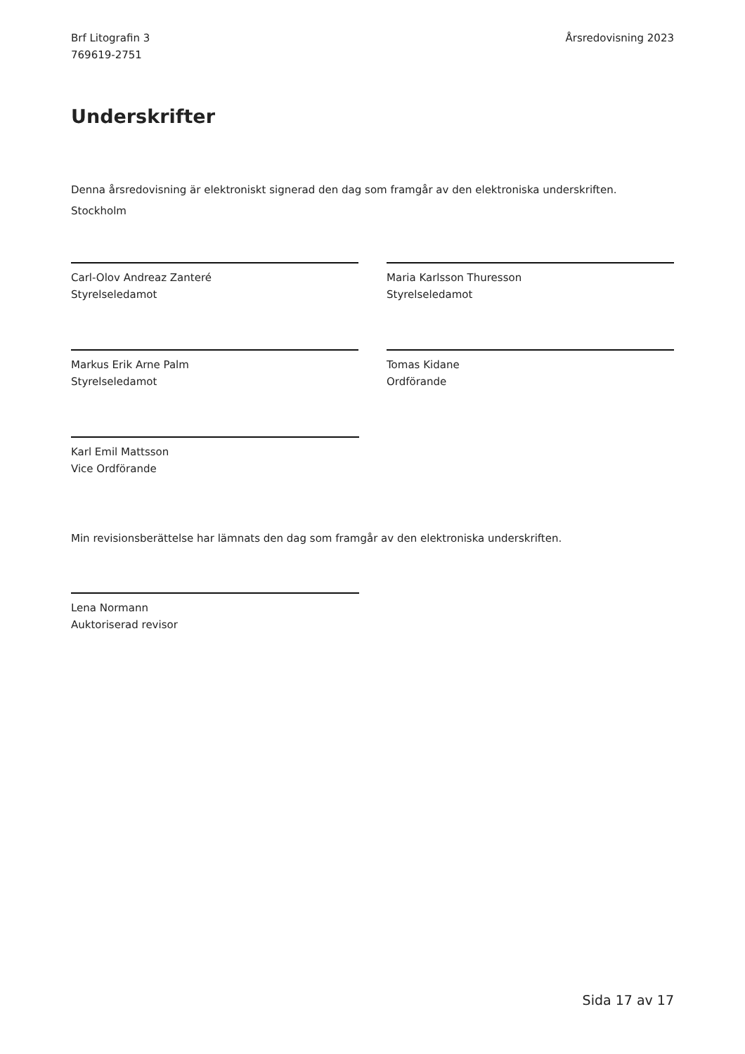Brf Litografin 3
769619-2751
Årsredovisning 2023
Underskrifter
Denna årsredovisning är elektroniskt signerad den dag som framgår av den elektroniska underskriften.
Stockholm
Carl-Olov Andreaz Zanteré
Styrelseledamot
Maria Karlsson Thuresson
Styrelseledamot
Markus Erik Arne Palm
Styrelseledamot
Tomas Kidane
Ordförande
Karl Emil Mattsson
Vice Ordförande
Min revisionsberättelse har lämnats den dag som framgår av den elektroniska underskriften.
Lena Normann
Auktoriserad revisor
Sida 17 av 17